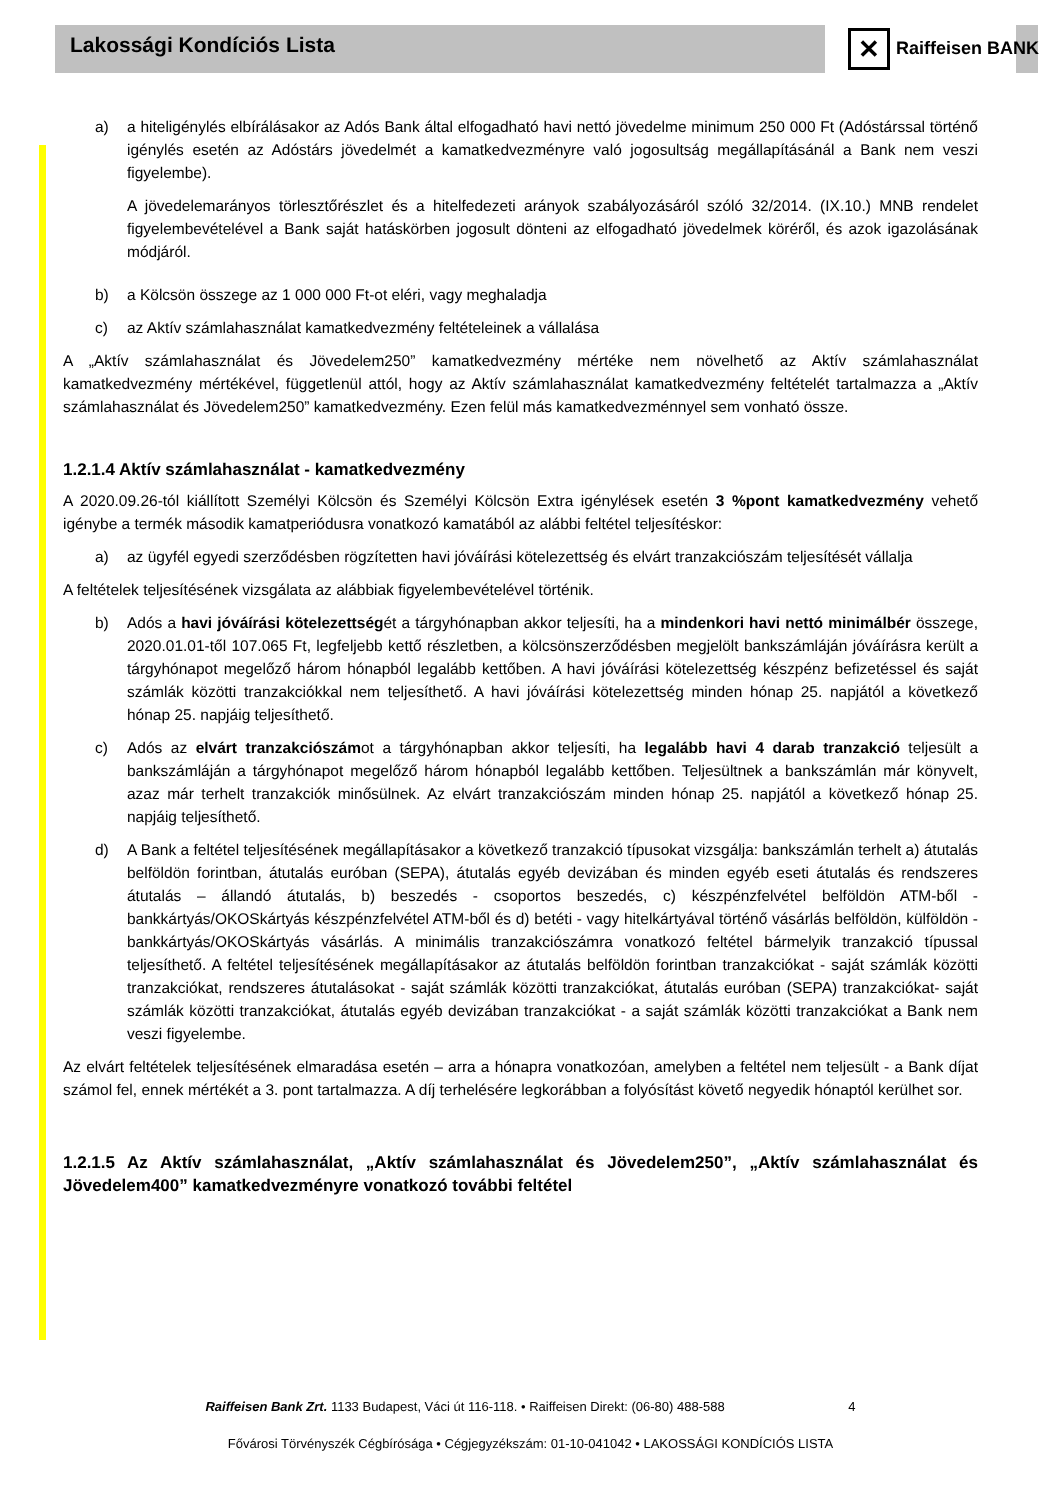Lakossági Kondíciós Lista ✕ Raiffeisen BANK
a) a hiteligénylés elbírálásakor az Adós Bank által elfogadható havi nettó jövedelme minimum 250 000 Ft (Adóstárssal történő igénylés esetén az Adóstárs jövedelmét a kamatkedvezményre való jogosultság megállapításánál a Bank nem veszi figyelembe).
A jövedelemarányos törlesztőrészlet és a hitelfedezeti arányok szabályozásáról szóló 32/2014. (IX.10.) MNB rendelet figyelembevételével a Bank saját hatáskörben jogosult dönteni az elfogadható jövedelmek köréről, és azok igazolásának módjáról.
b) a Kölcsön összege az 1 000 000 Ft-ot eléri, vagy meghaladja
c) az Aktív számlahasználat kamatkedvezmény feltételeinek a vállalása
A „Aktív számlahasználat és Jövedelem250” kamatkedvezmény mértéke nem növelhető az Aktív számlahasználat kamatkedvezmény mértékével, függetlenül attól, hogy az Aktív számlahasználat kamatkedvezmény feltételét tartalmazza a „Aktív számlahasználat és Jövedelem250” kamatkedvezmény. Ezen felül más kamatkedvezménnyel sem vonható össze.
1.2.1.4 Aktív számlahasználat - kamatkedvezmény
A 2020.09.26-tól kiállított Személyi Kölcsön és Személyi Kölcsön Extra igénylések esetén 3 %pont kamatkedvezmény vehető igénybe a termék második kamatperiódusra vonatkozó kamatából az alábbi feltétel teljesítéskor:
a) az ügyfél egyedi szerződésben rögzítetten havi jóváírási kötelezettség és elvárt tranzakciószám teljesítését vállalja
A feltételek teljesítésének vizsgálata az alábbiak figyelembevételével történik.
b) Adós a havi jóváírási kötelezettségét a tárgyhónapban akkor teljesíti, ha a mindenkori havi nettó minimálbér összege, 2020.01.01-től 107.065 Ft, legfeljebb kettő részletben, a kölcsönszerződésben megjelölt bankszámláján jóváírásra került a tárgyhónapot megelőző három hónapból legalább kettőben. A havi jóváírási kötelezettség készpénz befizetéssel és saját számlák közötti tranzakciókkal nem teljesíthető. A havi jóváírási kötelezettség minden hónap 25. napjától a következő hónap 25. napjáig teljesíthető.
c) Adós az elvárt tranzakciószámot a tárgyhónapban akkor teljesíti, ha legalább havi 4 darab tranzakció teljesült a bankszámláján a tárgyhónapot megelőző három hónapból legalább kettőben. Teljesültnek a bankszámlán már könyvelt, azaz már terhelt tranzakciók minősülnek. Az elvárt tranzakciószám minden hónap 25. napjától a következő hónap 25. napjáig teljesíthető.
d) A Bank a feltétel teljesítésének megállapításakor a következő tranzakció típusokat vizsgálja: bankszámlán terhelt a) átutalás belföldön forintban, átutalás euróban (SEPA), átutalás egyéb devizában és minden egyéb eseti átutalás és rendszeres átutalás – állandó átutalás, b) beszedés - csoportos beszedés, c) készpénzfelvétel belföldön ATM-ből - bankkártyás/OKOSkártyás készpénzfelvétel ATM-ből és d) betéti - vagy hitelkártyával történő vásárlás belföldön, külföldön - bankkártyás/OKOSkártyás vásárlás. A minimális tranzakciószámra vonatkozó feltétel bármelyik tranzakció típussal teljesíthető. A feltétel teljesítésének megállapításakor az átutalás belföldön forintban tranzakciókat - saját számlák közötti tranzakciókat, rendszeres átutalásokat - saját számlák közötti tranzakciókat, átutalás euróban (SEPA) tranzakciókat- saját számlák közötti tranzakciókat, átutalás egyéb devizában tranzakciókat - a saját számlák közötti tranzakciókat a Bank nem veszi figyelembe.
Az elvárt feltételek teljesítésének elmaradása esetén – arra a hónapra vonatkozóan, amelyben a feltétel nem teljesült - a Bank díjat számol fel, ennek mértékét a 3. pont tartalmazza. A díj terhelésére legkorábban a folyósítást követő negyedik hónaptól kerülhet sor.
1.2.1.5 Az Aktív számlahasználat, „Aktív számlahasználat és Jövedelem250”, „Aktív számlahasználat és Jövedelem400” kamatkedvezményre vonatkozó további feltétel
Raiffeisen Bank Zrt. 1133 Budapest, Váci út 116-118. • Raiffeisen Direkt: (06-80) 488-588 4
Fővárosi Törvényszék Cégbírósága • Cégjegyzékszám: 01-10-041042 • LAKOSSÁGI KONDÍCIÓS LISTA